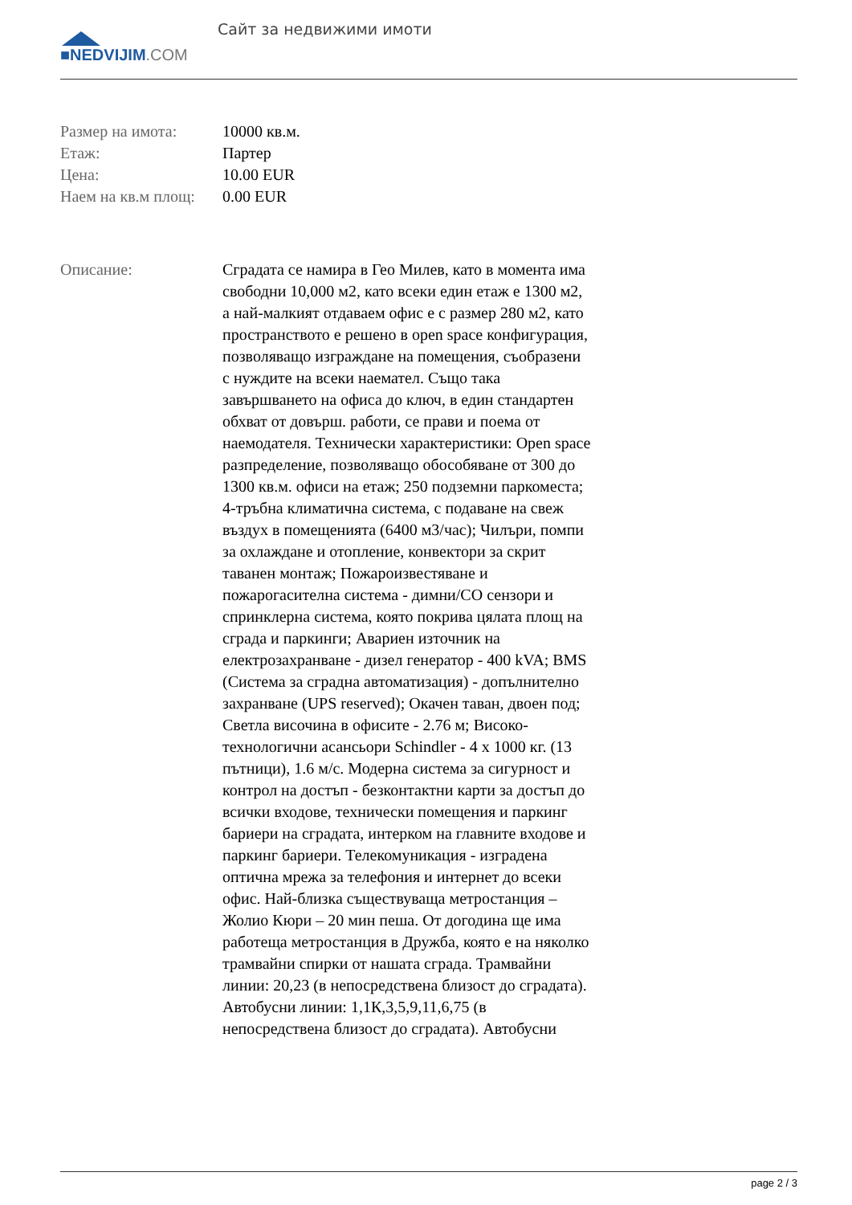■NEDVIJIM.COM
Сайт за недвижими имоти
| Размер на имота: | 10000 кв.м. |
| Етаж: | Партер |
| Цена: | 10.00 EUR |
| Наем на кв.м площ: | 0.00 EUR |
Описание: Сградата се намира в Гео Милев, като в момента има свободни 10,000 м2, като всеки един етаж е 1300 м2, а най-малкият отдаваем офис е с размер 280 м2, като пространството е решено в open space конфигурация, позволяващо изграждане на помещения, съобразени с нуждите на всеки наемател. Също така завършването на офиса до ключ, в един стандартен обхват от довърш. работи, се прави и поема от наемодателя. Технически характеристики: Open space разпределение, позволяващо обособяване от 300 до 1300 кв.м. офиси на етаж; 250 подземни паркоместа; 4-тръбна климатична система, с подаване на свеж въздух в помещенията (6400 м3/час); Чилъри, помпи за охлаждане и отопление, конвектори за скрит таванен монтаж; Пожароизвестяване и пожарогасителна система - димни/CO сензори и спринклерна система, която покрива цялата площ на сграда и паркинги; Авариен източник на електрозахранване - дизел генератор - 400 kVA; BMS (Система за сградна автоматизация) - допълнително захранване (UPS reserved); Окачен таван, двоен под; Светла височина в офисите - 2.76 м; Високо-технологични асансьори Schindler - 4 x 1000 кг. (13 пътници), 1.6 м/с. Модерна система за сигурност и контрол на достъп - безконтактни карти за достъп до всички входове, технически помещения и паркинг бариери на сградата, интерком на главните входове и паркинг бариери. Телекомуникация - изградена оптична мрежа за телефония и интернет до всеки офис. Най-близка съществуваща метростанция – Жолио Кюри – 20 мин пеша. От догодина ще има работеща метростанция в Дружба, която е на няколко трамвайни спирки от нашата сграда. Трамвайни линии: 20,23 (в непосредствена близост до сградата). Автобусни линии: 1,1К,3,5,9,11,6,75 (в непосредствена близост до сградата). Автобусни
page 2 / 3